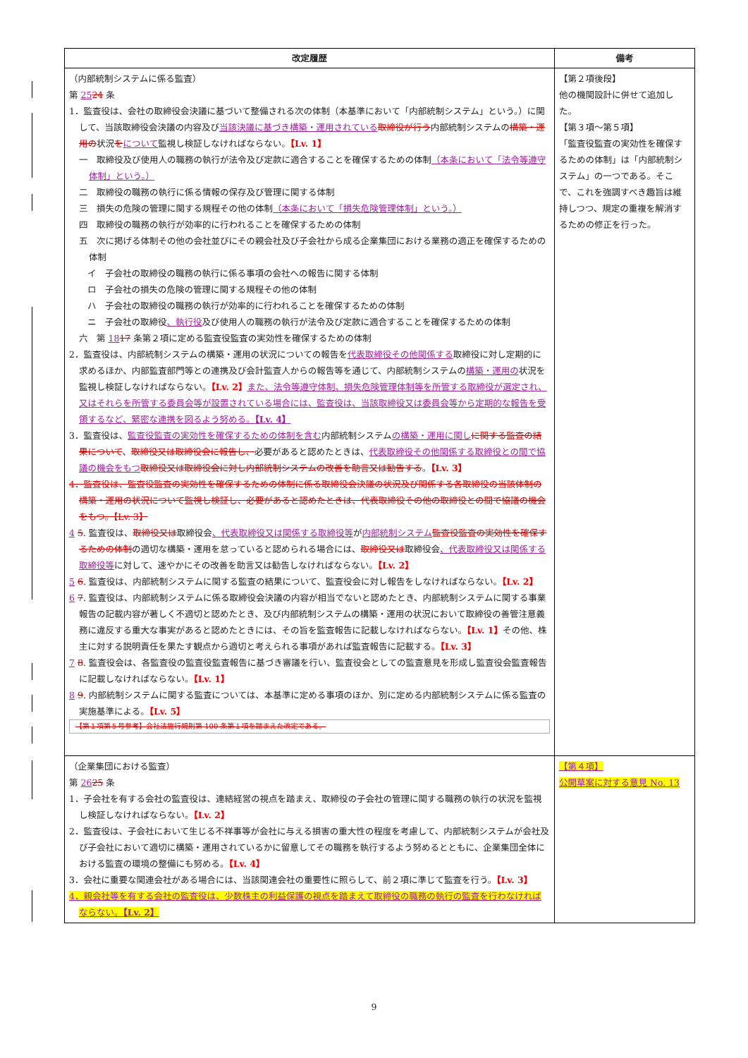| 改定履歴 | 備考 |
| --- | --- |
| （内部統制システムに係る監査） 第 25 24 条 1．監査役は、会社の取締役会決議に基づいて整備される次の体制（本基準において「内部統制システム」という。）に関して、当該取締役会決議の内容及び 当該決議に基づき構築・運用されている 取締役が行う 内部統制システムの 構築・運用の 状況 を について 監視し検証しなければならない。 【Lv. 1】 一 取締役及び使用人の職務の執行が法令及び定款に適合することを確保するための体制 （本条において「法令等遵守体制」という。） 二 取締役の職務の執行に係る情報の保存及び管理に関する体制 三 損失の危険の管理に関する規程その他の体制 （本条において「損失危険管理体制」という。） 四 取締役の職務の執行が効率的に行われることを確保するための体制 五 次に掲げる体制その他の会社並びにその親会社及び子会社から成る企業集団における業務の適正を確保するための体制 イ 子会社の取締役の職務の執行に係る事項の会社への報告に関する体制 ロ 子会社の損失の危険の管理に関する規程その他の体制 ハ 子会社の取締役の職務の執行が効率的に行われることを確保するための体制 ニ 子会社の取締役 、執行役 及び使用人の職務の執行が法令及び定款に適合することを確保するための体制 六 第 18 17 条第２項に定める監査役監査の実効性を確保するための体制 2．監査役は、内部統制システムの構築・運用の状況についての報告を 代表取締役その他関係する 取締役に対し定期的に求めるほか、内部監査部門等との連携及び会計監査人からの報告等を通じて、内部統制システムの 構築・運用の 状況を監視し検証しなければならない。 【Lv. 2】 また、法令等遵守体制、損失危険管理体制等を所管する取締役が選定され、又はそれらを所管する委員会等が設置されている場合には、監査役は、当該取締役又は委員会等から定期的な報告を受領するなど、緊密な連携を図るよう努める。 【Lv. 4】 3．監査役は、 監査役監査の実効性を確保するための体制を含む 内部統制システム の構築・運用に関し に関する監査の結果について 、 取締役又は取締役会に報告し、 必要があると認めたときは、 代表取締役その他関係する取締役との間で協議の機会をもつ 取締役又は取締役会に対し内部統制システムの改善を助言又は勧告する 。 【Lv. 3】 4．監査役は、監査役監査の実効性を確保するための体制に係る取締役会決議の状況及び関係する各取締役の当該体制の構築・運用の状況について監視し検証し、必要があると認めたときは、代表取締役その他の取締役との間で協議の機会をもつ。【Lv. 3】 4 5 . 監査役は、 取締役又は 取締役会 、代表取締役又は関係する取締役等 が 内部統制システム 監査役監査の実効性を確保するための体制 の適切な構築・運用を怠っていると認められる場合には、 取締役又は 取締役会 、代表取締役又は関係する取締役等 に対して、速やかにその改善を助言又は勧告しなければならない。 【Lv. 2】 5 6 . 監査役は、内部統制システムに関する監査の結果について、監査役会に対し報告をしなければならない。 【Lv. 2】 6 7 . 監査役は、内部統制システムに係る取締役会決議の内容が相当でないと認めたとき、内部統制システムに関する事業報告の記載内容が著しく不適切と認めたとき、及び内部統制システムの構築・運用の状況において取締役の善管注意義務に違反する重大な事実があると認めたときには、その旨を監査報告に記載しなければならない。 【Lv. 1】 その他、株主に対する説明責任を果たす観点から適切と考えられる事項があれば監査報告に記載する。 【Lv. 3】 7 8 . 監査役会は、各監査役の監査役監査報告に基づき審議を行い、監査役会としての監査意見を形成し監査役会監査報告に記載しなければならない。 【Lv. 1】 8 9 . 内部統制システムに関する監査については、本基準に定める事項のほか、別に定める内部統制システムに係る監査の実施基準による。 【Lv. 5】 【第１項第５号参考】会社法施行規則第 100 条第１項を踏まえた改定である。 | 【第２項後段】 他の機関設計に併せて追加した。 【第３項～第５項】 「監査役監査の実効性を確保するための体制」は「内部統制システム」の一つである。そこで、これを強調すべき趣旨は維持しつつ、規定の重複を解消するための修正を行った。 |
| （企業集団における監査） 第 26 25 条 1．子会社を有する会社の監査役は、連結経営の視点を踏まえ、取締役の子会社の管理に関する職務の執行の状況を監視し検証しなければならない。 【Lv. 2】 2．監査役は、子会社において生じる不祥事等が会社に与える損害の重大性の程度を考慮して、内部統制システムが会社及び子会社において適切に構築・運用されているかに留意してその職務を執行するよう努めるとともに、企業集団全体における監査の環境の整備にも努める。 【Lv. 4】 3．会社に重要な関連会社がある場合には、当該関連会社の重要性に照らして、前２項に準じて監査を行う。 【Lv. 3】 4．親会社等を有する会社の監査役は、少数株主の利益保護の視点を踏まえて取締役の職務の執行の監査を行わなければならない。 【Lv. 2】 | 【第４項】 公開草案に対する意見 No. 13 |
9